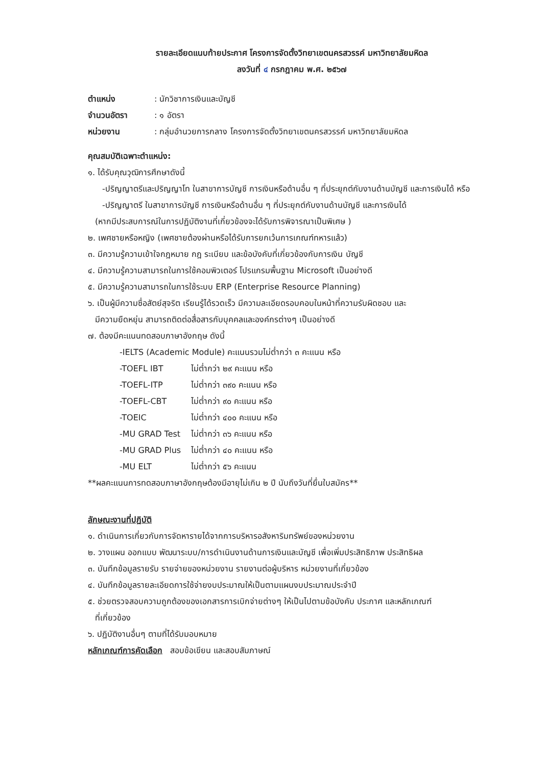รายละเอียดแนบท้ายประกาศ โครงการจัดตั้งวิทยาเขตนครสวรรค์ มหาวิทยาลัยมหิดล
ลงวันที่ ๔ กรกฎาคม พ.ศ. ๒๕๖๗
| ตำแหน่ง | : นักวิชาการเงินและบัญชี |
| จำนวนอัตรา | : ๑ อัตรา |
| หน่วยงาน | : กลุ่มอำนวยการกลาง โครงการจัดตั้งวิทยาเขตนครสวรรค์ มหาวิทยาลัยมหิดล |
คุณสมบัติเฉพาะตำแหน่ง:
๑. ได้รับคุณวุฒิการศึกษาดังนี้
-ปริญญาตรีและปริญญาโท ในสาขาการบัญชี การเงินหรือด้านอื่น ๆ ที่ประยุกต์กับงานด้านบัญชี และการเงินได้ หรือ
-ปริญญาตรี ในสาขาการบัญชี การเงินหรือด้านอื่น ๆ ที่ประยุกต์กับงานด้านบัญชี และการเงินได้
(หากมีประสบการณ์ในการปฏิบัติงานที่เกี่ยวข้องจะได้รับการพิจารณาเป็นพิเศษ )
๒. เพศชายหรือหญิง (เพศชายต้องผ่านหรือได้รับการยกเว้นการเกณฑ์ทหารแล้ว)
๓. มีความรู้ความเข้าใจกฎหมาย กฎ ระเบียบ และข้อบังคับที่เกี่ยวข้องกับการเงิน บัญชี
๔. มีความรู้ความสามารถในการใช้คอมพิวเตอร์ โปรแกรมพื้นฐาน Microsoft เป็นอย่างดี
๕. มีความรู้ความสามารถในการใช้ระบบ ERP (Enterprise Resource Planning)
๖. เป็นผู้มีความซื่อสัตย์สุจริต เรียนรู้ได้รวดเร็ว มีความละเอียดรอบคอบในหน้าที่ความรับผิดชอบ และ
มีความยืดหยุ่น สามารถติดต่อสื่อสารกับบุคคลและองค์กรต่างๆ เป็นอย่างดี
๗. ต้องมีคะแนนทดสอบภาษาอังกฤษ ดังนี้
-IELTS (Academic Module) คะแนนรวมไม่ต่ำกว่า ๓ คะแนน หรือ
| -TOEFL IBT | ไม่ต่ำกว่า ๒๙ คะแนน หรือ |
| -TOEFL-ITP | ไม่ต่ำกว่า ๓๙๐ คะแนน หรือ |
| -TOEFL-CBT | ไม่ต่ำกว่า ๙๐ คะแนน หรือ |
| -TOEIC | ไม่ต่ำกว่า ๔๐๐ คะแนน หรือ |
| -MU GRAD Test | ไม่ต่ำกว่า ๓๖ คะแนน หรือ |
| -MU GRAD Plus | ไม่ต่ำกว่า ๔๐ คะแนน หรือ |
| -MU ELT | ไม่ต่ำกว่า ๕๖ คะแนน |
**ผลคะแนนการทดสอบภาษาอังกฤษต้องมีอายุไม่เกิน ๒ ปี นับถึงวันที่ยื่นใบสมัคร**
ลักษณะงานที่ปฏิบัติ
๑. ดำเนินการเกี่ยวกับการจัดหารายได้จากการบริหารอสังหาริมทรัพย์ของหน่วยงาน
๒. วางแผน ออกแบบ พัฒนาระบบ/การดำเนินงานด้านการเงินและบัญชี เพื่อเพิ่มประสิทธิภาพ ประสิทธิผล
๓. บันทึกข้อมูลรายรับ รายจ่ายของหน่วยงาน รายงานต่อผู้บริหาร หน่วยงานที่เกี่ยวข้อง
๔. บันทึกข้อมูลรายละเอียดการใช้จ่ายงบประมาณให้เป็นตามแผนงบประมาณประจำปี
๕. ช่วยตรวจสอบความถูกต้องของเอกสารการเบิกจ่ายต่างๆ ให้เป็นไปตามข้อบังคับ ประกาศ และหลักเกณฑ์
ที่เกี่ยวข้อง
๖. ปฏิบัติงานอื่นๆ ตามที่ได้รับมอบหมาย
หลักเกณฑ์การคัดเลือก สอบข้อเขียน และสอบสัมภาษณ์